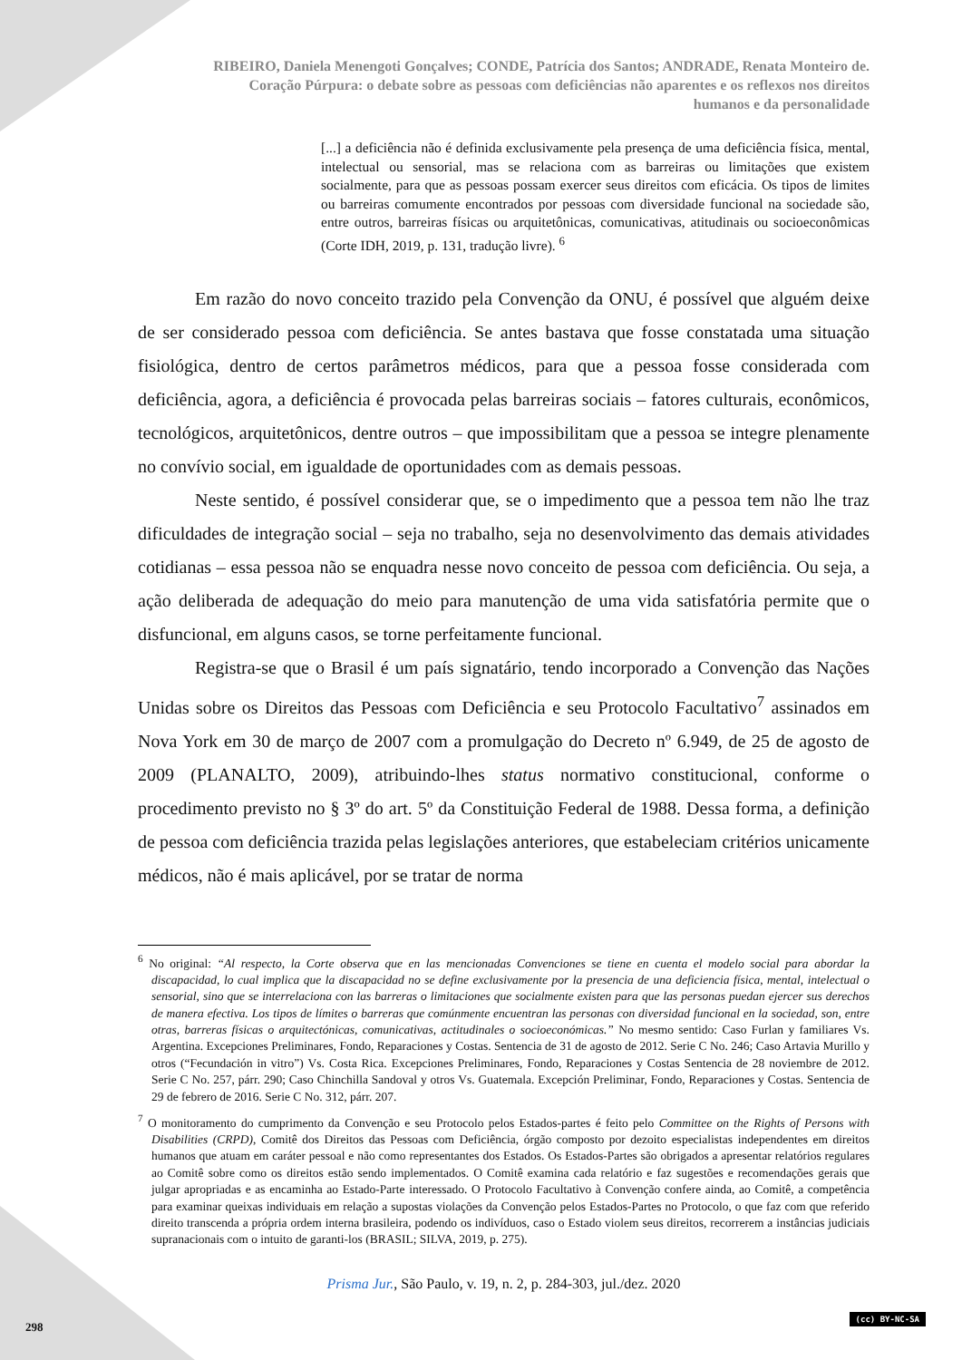RIBEIRO, Daniela Menengoti Gonçalves; CONDE, Patrícia dos Santos; ANDRADE, Renata Monteiro de.
Coração Púrpura: o debate sobre as pessoas com deficiências não aparentes e os reflexos nos direitos
humanos e da personalidade
[...] a deficiência não é definida exclusivamente pela presença de uma deficiência física, mental, intelectual ou sensorial, mas se relaciona com as barreiras ou limitações que existem socialmente, para que as pessoas possam exercer seus direitos com eficácia. Os tipos de limites ou barreiras comumente encontrados por pessoas com diversidade funcional na sociedade são, entre outros, barreiras físicas ou arquitetônicas, comunicativas, atitudinais ou socioeconômicas (Corte IDH, 2019, p. 131, tradução livre). <sup>6</sup>
Em razão do novo conceito trazido pela Convenção da ONU, é possível que alguém deixe de ser considerado pessoa com deficiência. Se antes bastava que fosse constatada uma situação fisiológica, dentro de certos parâmetros médicos, para que a pessoa fosse considerada com deficiência, agora, a deficiência é provocada pelas barreiras sociais – fatores culturais, econômicos, tecnológicos, arquitetônicos, dentre outros – que impossibilitam que a pessoa se integre plenamente no convívio social, em igualdade de oportunidades com as demais pessoas.
Neste sentido, é possível considerar que, se o impedimento que a pessoa tem não lhe traz dificuldades de integração social – seja no trabalho, seja no desenvolvimento das demais atividades cotidianas – essa pessoa não se enquadra nesse novo conceito de pessoa com deficiência. Ou seja, a ação deliberada de adequação do meio para manutenção de uma vida satisfatória permite que o disfuncional, em alguns casos, se torne perfeitamente funcional.
Registra-se que o Brasil é um país signatário, tendo incorporado a Convenção das Nações Unidas sobre os Direitos das Pessoas com Deficiência e seu Protocolo Facultativo<sup>7</sup> assinados em Nova York em 30 de março de 2007 com a promulgação do Decreto nº 6.949, de 25 de agosto de 2009 (PLANALTO, 2009), atribuindo-lhes status normativo constitucional, conforme o procedimento previsto no § 3º do art. 5º da Constituição Federal de 1988. Dessa forma, a definição de pessoa com deficiência trazida pelas legislações anteriores, que estabeleciam critérios unicamente médicos, não é mais aplicável, por se tratar de norma
<sup>6</sup> No original: “Al respecto, la Corte observa que en las mencionadas Convenciones se tiene en cuenta el modelo social para abordar la discapacidad, lo cual implica que la discapacidad no se define exclusivamente por la presencia de una deficiencia física, mental, intelectual o sensorial, sino que se interrelaciona con las barreras o limitaciones que socialmente existen para que las personas puedan ejercer sus derechos de manera efectiva. Los tipos de límites o barreras que comúnmente encuentran las personas con diversidad funcional en la sociedad, son, entre otras, barreras físicas o arquitectónicas, comunicativas, actitudinales o socioeconómicas.” No mesmo sentido: Caso Furlan y familiares Vs. Argentina. Excepciones Preliminares, Fondo, Reparaciones y Costas. Sentencia de 31 de agosto de 2012. Serie C No. 246; Caso Artavia Murillo y otros (“Fecundación in vitro”) Vs. Costa Rica. Excepciones Preliminares, Fondo, Reparaciones y Costas Sentencia de 28 noviembre de 2012. Serie C No. 257, párr. 290; Caso Chinchilla Sandoval y otros Vs. Guatemala. Excepción Preliminar, Fondo, Reparaciones y Costas. Sentencia de 29 de febrero de 2016. Serie C No. 312, párr. 207.
<sup>7</sup> O monitoramento do cumprimento da Convenção e seu Protocolo pelos Estados-partes é feito pelo Committee on the Rights of Persons with Disabilities (CRPD), Comitê dos Direitos das Pessoas com Deficiência, órgão composto por dezoito especialistas independentes em direitos humanos que atuam em caráter pessoal e não como representantes dos Estados. Os Estados-Partes são obrigados a apresentar relatórios regulares ao Comitê sobre como os direitos estão sendo implementados. O Comitê examina cada relatório e faz sugestões e recomendações gerais que julgar apropriadas e as encaminha ao Estado-Parte interessado. O Protocolo Facultativo à Convenção confere ainda, ao Comitê, a competência para examinar queixas individuais em relação a supostas violações da Convenção pelos Estados-Partes no Protocolo, o que faz com que referido direito transcenda a própria ordem interna brasileira, podendo os indivíduos, caso o Estado violem seus direitos, recorrerem a instâncias judiciais supranacionais com o intuito de garanti-los (BRASIL; SILVA, 2019, p. 275).
Prisma Jur., São Paulo, v. 19, n. 2, p. 284-303, jul./dez. 2020
298
(cc) BY-NC-SA